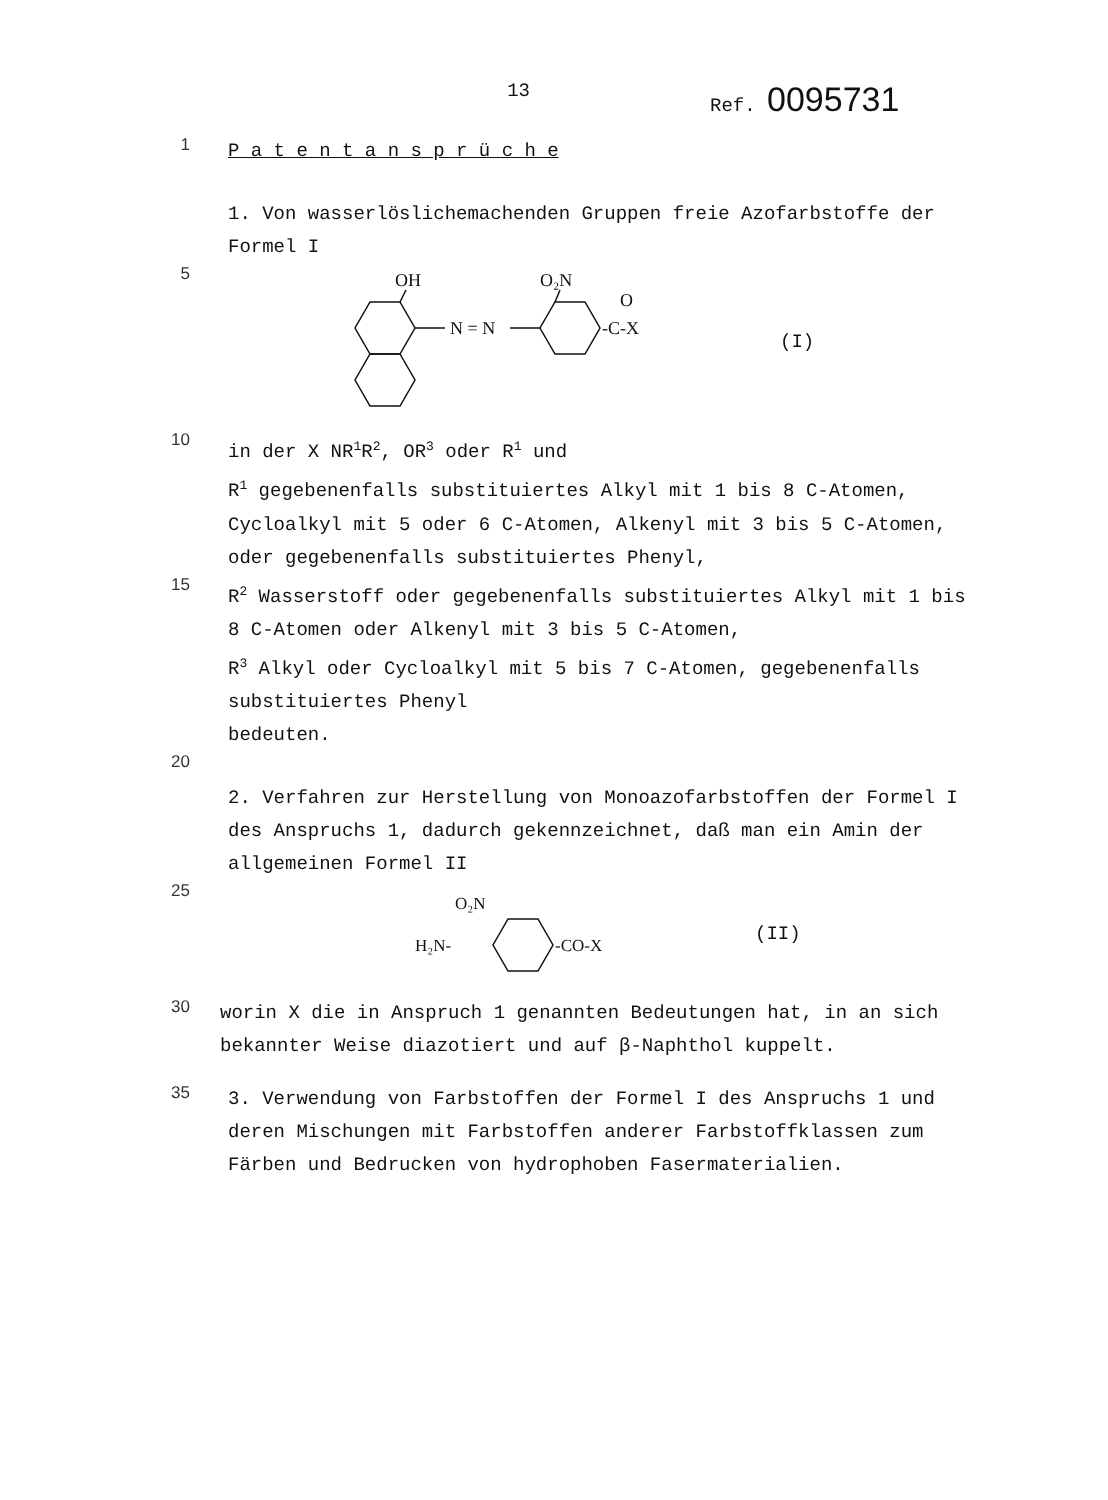13 Ref. 0095731
1
P a t e n t a n s p r ü c h e
1. Von wasserlöslichemachenden Gruppen freie Azofarbstoffe der Formel I
5
OH
N = N
O₂N
-C-X
O
(I)
10
in der X NR<sup>1</sup>R<sup>2</sup>, OR<sup>3</sup> oder R<sup>1</sup> und
R<sup>1</sup> gegebenenfalls substituiertes Alkyl mit 1 bis 8 C-Atomen, Cycloalkyl mit 5 oder 6 C-Atomen, Alkenyl mit 3 bis 5 C-Atomen, oder gegebenenfalls substituiertes Phenyl,
15
R<sup>2</sup> Wasserstoff oder gegebenenfalls substituiertes Alkyl mit 1 bis 8 C-Atomen oder Alkenyl mit 3 bis 5 C-Atomen,
R<sup>3</sup> Alkyl oder Cycloalkyl mit 5 bis 7 C-Atomen, gegebenenfalls substituiertes Phenyl
bedeuten.
20
2. Verfahren zur Herstellung von Monoazofarbstoffen der Formel I des Anspruchs 1, dadurch gekennzeichnet, daß man ein Amin der allgemeinen Formel II
25
O₂N
H₂N-
-CO-X
(II)
30
worin X die in Anspruch 1 genannten Bedeutungen hat, in an sich bekannter Weise diazotiert und auf β-Naphthol kuppelt.
35
3. Verwendung von Farbstoffen der Formel I des Anspruchs 1 und deren Mischungen mit Farbstoffen anderer Farbstoffklassen zum Färben und Bedrucken von hydrophoben Fasermaterialien.